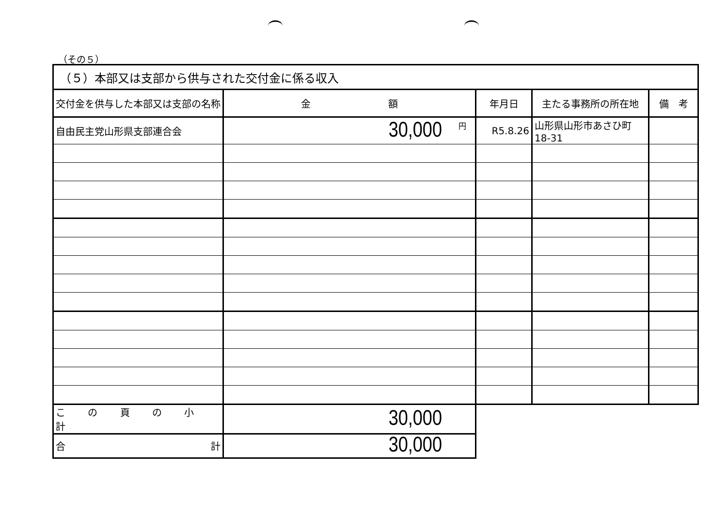（その５）
| （５）本部又は支部から供与された交付金に係る収入 | | | | |
| 交付金を供与した本部又は支部の名称 | 金 額 | 年月日 | 主たる事務所の所在地 | 備 考 |
| 自由民主党山形県支部連合会 | <sup>円</sup>30,000 | R5.8.26 | 山形県山形市あさひ町18-31 | |
| こ の 頁 の 小 計 | 30,000 | | | |
| 合 計 | 30,000 | | | |